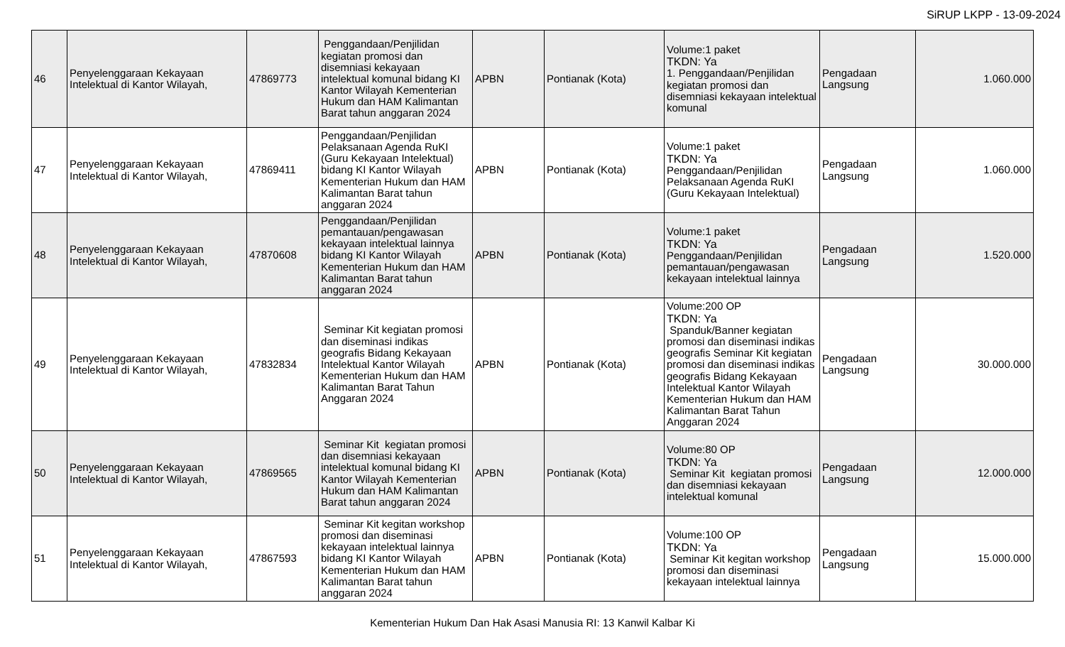SiRUP LKPP - 13-09-2024
| 46 | Penyelenggaraan Kekayaan Intelektual di Kantor Wilayah, | 47869773 | Penggandaan/Penjilidan kegiatan promosi dan disemniasi kekayaan intelektual komunal bidang KI Kantor Wilayah Kementerian Hukum dan HAM Kalimantan Barat tahun anggaran 2024 | APBN | Pontianak (Kota) | Volume:1 paket TKDN: Ya 1. Penggandaan/Penjilidan kegiatan promosi dan disemniasi kekayaan intelektual komunal | Pengadaan Langsung | 1.060.000 |
| 47 | Penyelenggaraan Kekayaan Intelektual di Kantor Wilayah, | 47869411 | Penggandaan/Penjilidan Pelaksanaan Agenda RuKI (Guru Kekayaan Intelektual) bidang KI Kantor Wilayah Kementerian Hukum dan HAM Kalimantan Barat tahun anggaran 2024 | APBN | Pontianak (Kota) | Volume:1 paket TKDN: Ya Penggandaan/Penjilidan Pelaksanaan Agenda RuKI (Guru Kekayaan Intelektual) | Pengadaan Langsung | 1.060.000 |
| 48 | Penyelenggaraan Kekayaan Intelektual di Kantor Wilayah, | 47870608 | Penggandaan/Penjilidan pemantauan/pengawasan kekayaan intelektual lainnya bidang KI Kantor Wilayah Kementerian Hukum dan HAM Kalimantan Barat tahun anggaran 2024 | APBN | Pontianak (Kota) | Volume:1 paket TKDN: Ya Penggandaan/Penjilidan pemantauan/pengawasan kekayaan intelektual lainnya | Pengadaan Langsung | 1.520.000 |
| 49 | Penyelenggaraan Kekayaan Intelektual di Kantor Wilayah, | 47832834 | Seminar Kit kegiatan promosi dan diseminasi indikas geografis Bidang Kekayaan Intelektual Kantor Wilayah Kementerian Hukum dan HAM Kalimantan Barat Tahun Anggaran 2024 | APBN | Pontianak (Kota) | Volume:200 OP TKDN: Ya Spanduk/Banner kegiatan promosi dan diseminasi indikas geografis Seminar Kit kegiatan promosi dan diseminasi indikas geografis Bidang Kekayaan Intelektual Kantor Wilayah Kementerian Hukum dan HAM Kalimantan Barat Tahun Anggaran 2024 | Pengadaan Langsung | 30.000.000 |
| 50 | Penyelenggaraan Kekayaan Intelektual di Kantor Wilayah, | 47869565 | Seminar Kit kegiatan promosi dan disemniasi kekayaan intelektual komunal bidang KI Kantor Wilayah Kementerian Hukum dan HAM Kalimantan Barat tahun anggaran 2024 | APBN | Pontianak (Kota) | Volume:80 OP TKDN: Ya Seminar Kit kegiatan promosi dan disemniasi kekayaan intelektual komunal | Pengadaan Langsung | 12.000.000 |
| 51 | Penyelenggaraan Kekayaan Intelektual di Kantor Wilayah, | 47867593 | Seminar Kit kegitan workshop promosi dan diseminasi kekayaan intelektual lainnya bidang KI Kantor Wilayah Kementerian Hukum dan HAM Kalimantan Barat tahun anggaran 2024 | APBN | Pontianak (Kota) | Volume:100 OP TKDN: Ya Seminar Kit kegitan workshop promosi dan diseminasi kekayaan intelektual lainnya | Pengadaan Langsung | 15.000.000 |
Kementerian Hukum Dan Hak Asasi Manusia RI: 13 Kanwil Kalbar Ki